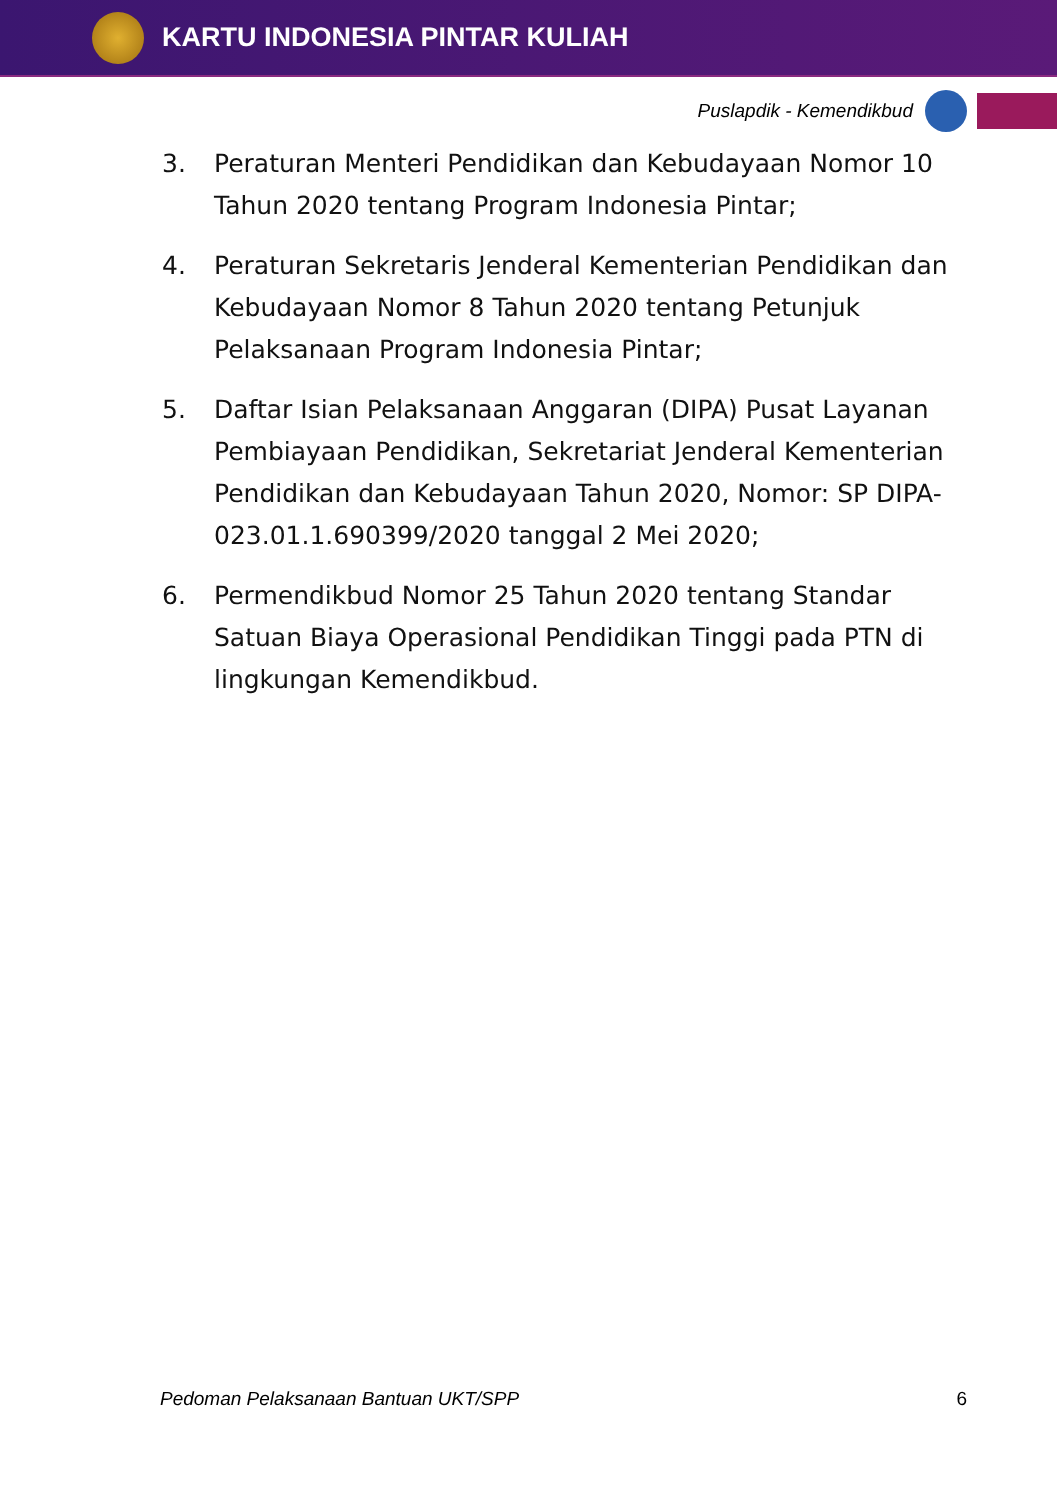KARTU INDONESIA PINTAR KULIAH
Puslapdik - Kemendikbud
3. Peraturan Menteri Pendidikan dan Kebudayaan Nomor 10 Tahun 2020 tentang Program Indonesia Pintar;
4. Peraturan Sekretaris Jenderal Kementerian Pendidikan dan Kebudayaan Nomor 8 Tahun 2020 tentang Petunjuk Pelaksanaan Program Indonesia Pintar;
5. Daftar Isian Pelaksanaan Anggaran (DIPA) Pusat Layanan Pembiayaan Pendidikan, Sekretariat Jenderal Kementerian Pendidikan dan Kebudayaan Tahun 2020, Nomor: SP DIPA- 023.01.1.690399/2020 tanggal 2 Mei 2020;
6. Permendikbud Nomor 25 Tahun 2020 tentang Standar Satuan Biaya Operasional Pendidikan Tinggi pada PTN di lingkungan Kemendikbud.
Pedoman Pelaksanaan Bantuan UKT/SPP 6